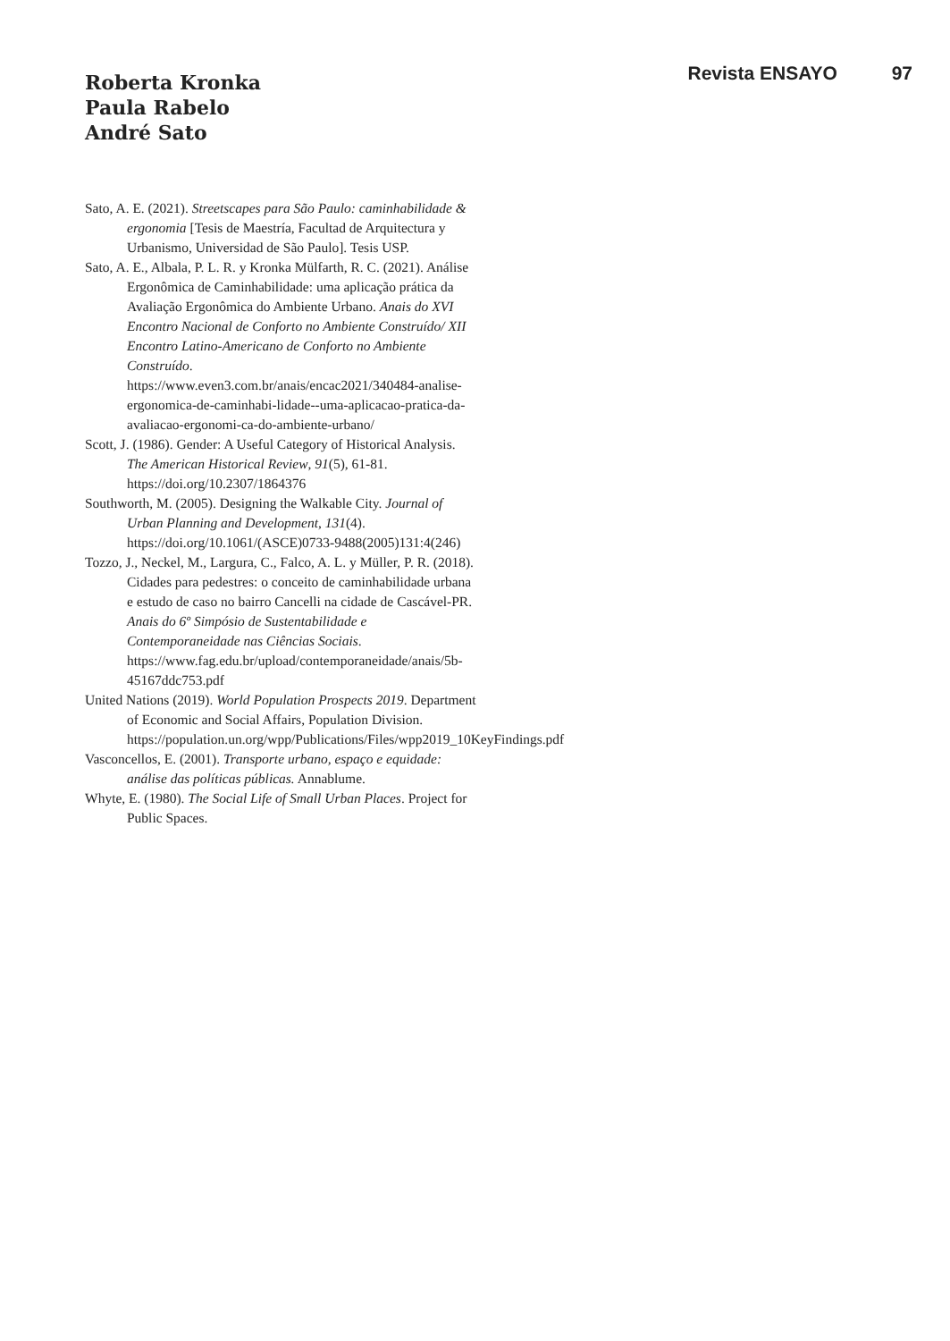Roberta Kronka
Paula Rabelo
André Sato
Revista ENSAYO 97
Sato, A. E. (2021). Streetscapes para São Paulo: caminhabilidade & ergonomia [Tesis de Maestría, Facultad de Arquitectura y Urbanismo, Universidad de São Paulo]. Tesis USP.
Sato, A. E., Albala, P. L. R. y Kronka Mülfarth, R. C. (2021). Análise Ergonômica de Caminhabilidade: uma aplicação prática da Avaliação Ergonômica do Ambiente Urbano. Anais do XVI Encontro Nacional de Conforto no Ambiente Construído/ XII Encontro Latino-Americano de Conforto no Ambiente Construído. https://www.even3.com.br/anais/encac2021/340484-analise-ergonomica-de-caminhabi-lidade--uma-aplicacao-pratica-da-avaliacao-ergonomi-ca-do-ambiente-urbano/
Scott, J. (1986). Gender: A Useful Category of Historical Analysis. The American Historical Review, 91(5), 61-81. https://doi.org/10.2307/1864376
Southworth, M. (2005). Designing the Walkable City. Journal of Urban Planning and Development, 131(4). https://doi.org/10.1061/(ASCE)0733-9488(2005)131:4(246)
Tozzo, J., Neckel, M., Largura, C., Falco, A. L. y Müller, P. R. (2018). Cidades para pedestres: o conceito de caminhabilidade urbana e estudo de caso no bairro Cancelli na cidade de Cascável-PR. Anais do 6º Simpósio de Sustentabilidade e Contemporaneidade nas Ciências Sociais. https://www.fag.edu.br/upload/contemporaneidade/anais/5b-45167ddc753.pdf
United Nations (2019). World Population Prospects 2019. Department of Economic and Social Affairs, Population Division. https://population.un.org/wpp/Publications/Files/wpp2019_10KeyFindings.pdf
Vasconcellos, E. (2001). Transporte urbano, espaço e equidade: análise das políticas públicas. Annablume.
Whyte, E. (1980). The Social Life of Small Urban Places. Project for Public Spaces.